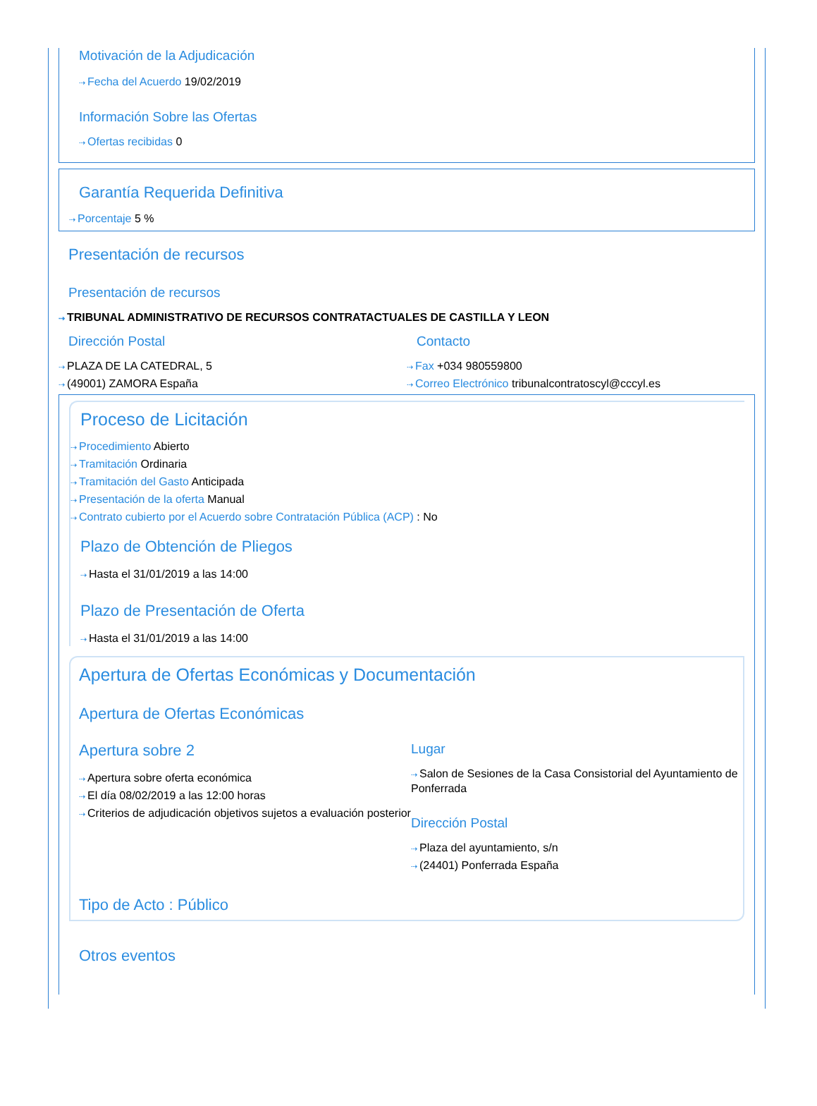Motivación de la Adjudicación
⇢ Fecha del Acuerdo 19/02/2019
Información Sobre las Ofertas
⇢ Ofertas recibidas 0
Garantía Requerida Definitiva
⇢ Porcentaje 5 %
Presentación de recursos
Presentación de recursos
⇢ TRIBUNAL ADMINISTRATIVO DE RECURSOS CONTRATACTUALES DE CASTILLA Y LEON
Dirección Postal
⇢ PLAZA DE LA CATEDRAL, 5
⇢ (49001) ZAMORA España
Contacto
⇢ Fax +034 980559800
⇢ Correo Electrónico tribunalcontratoscyl@cccyl.es
Proceso de Licitación
⇢ Procedimiento Abierto
⇢ Tramitación Ordinaria
⇢ Tramitación del Gasto Anticipada
⇢ Presentación de la oferta Manual
⇢ Contrato cubierto por el Acuerdo sobre Contratación Pública (ACP) : No
Plazo de Obtención de Pliegos
⇢ Hasta el 31/01/2019 a las 14:00
Plazo de Presentación de Oferta
⇢ Hasta el 31/01/2019 a las 14:00
Apertura de Ofertas Económicas y Documentación
Apertura de Ofertas Económicas
Apertura sobre 2
⇢ Apertura sobre oferta económica
⇢ El día 08/02/2019 a las 12:00 horas
⇢ Criterios de adjudicación objetivos sujetos a evaluación posterior
Lugar
⇢ Salon de Sesiones de la Casa Consistorial del Ayuntamiento de Ponferrada
Dirección Postal
⇢ Plaza del ayuntamiento, s/n
⇢ (24401) Ponferrada España
Tipo de Acto : Público
Otros eventos